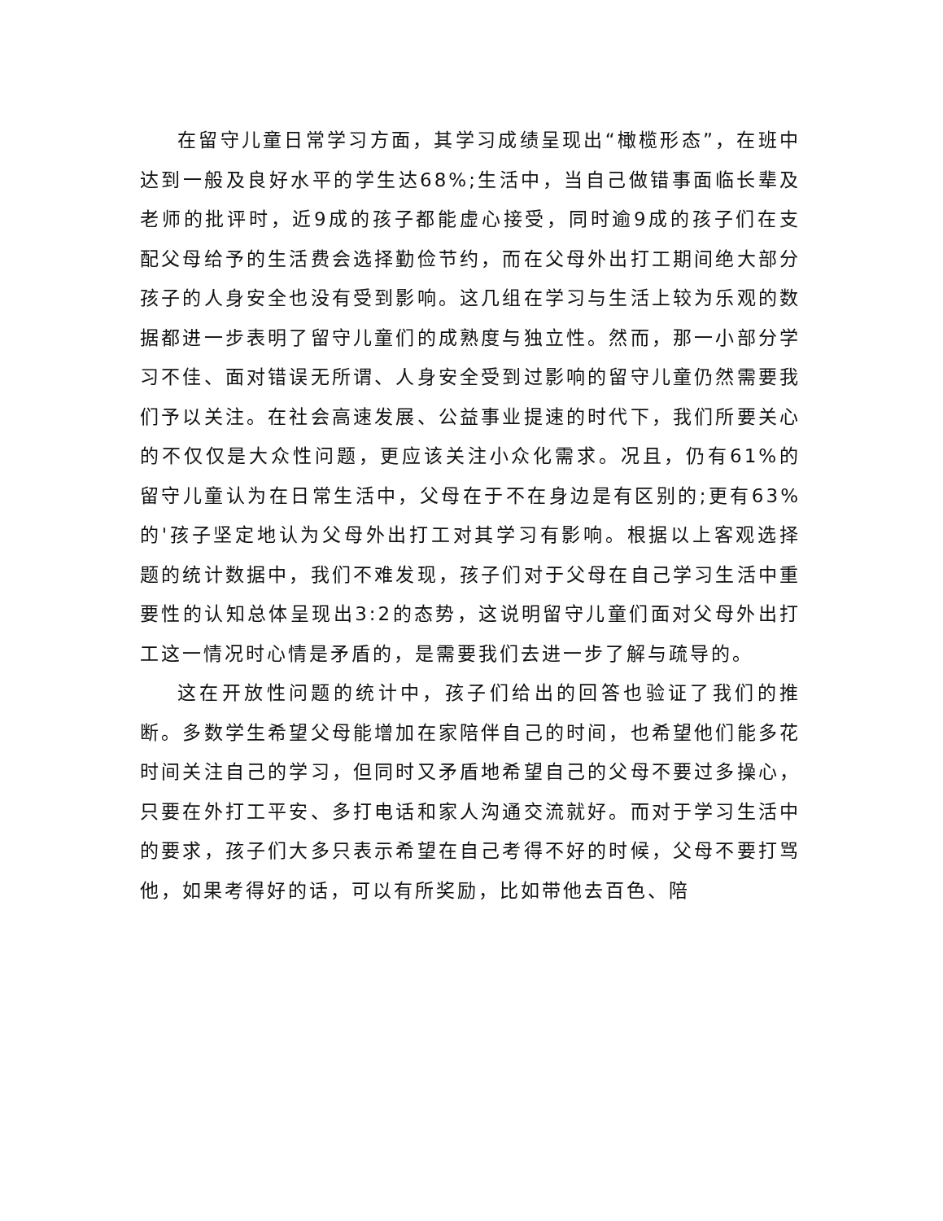在留守儿童日常学习方面，其学习成绩呈现出“橄榄形态”，在班中达到一般及良好水平的学生达68%;生活中，当自己做错事面临长辈及老师的批评时，近9成的孩子都能虚心接受，同时逾9成的孩子们在支配父母给予的生活费会选择勤俭节约，而在父母外出打工期间绝大部分孩子的人身安全也没有受到影响。这几组在学习与生活上较为乐观的数据都进一步表明了留守儿童们的成熟度与独立性。然而，那一小部分学习不佳、面对错误无所谓、人身安全受到过影响的留守儿童仍然需要我们予以关注。在社会高速发展、公益事业提速的时代下，我们所要关心的不仅仅是大众性问题，更应该关注小众化需求。况且，仍有61%的留守儿童认为在日常生活中，父母在于不在身边是有区别的;更有63%的'孩子坚定地认为父母外出打工对其学习有影响。根据以上客观选择题的统计数据中，我们不难发现，孩子们对于父母在自己学习生活中重要性的认知总体呈现出3:2的态势，这说明留守儿童们面对父母外出打工这一情况时心情是矛盾的，是需要我们去进一步了解与疏导的。
这在开放性问题的统计中，孩子们给出的回答也验证了我们的推断。多数学生希望父母能增加在家陪伴自己的时间，也希望他们能多花时间关注自己的学习，但同时又矛盾地希望自己的父母不要过多操心，只要在外打工平安、多打电话和家人沟通交流就好。而对于学习生活中的要求，孩子们大多只表示希望在自己考得不好的时候，父母不要打骂他，如果考得好的话，可以有所奖励，比如带他去百色、陪